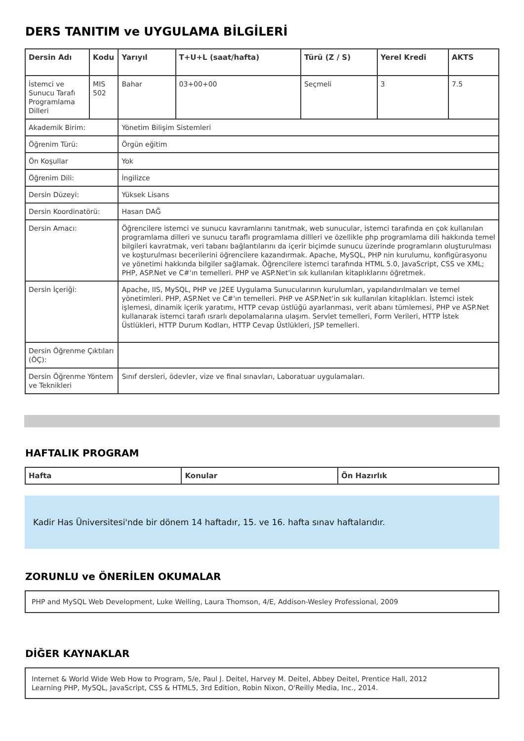DERS TANITIM ve UYGULAMA BİLGİLERİ
| Dersin Adı | Kodu | Yarıyıl | T+U+L (saat/hafta) | Türü (Z / S) | Yerel Kredi | AKTS |
| --- | --- | --- | --- | --- | --- | --- |
| İstemci ve Sunucu Tarafı Programlama Dilleri | MIS 502 | Bahar | 03+00+00 | Seçmeli | 3 | 7.5 |
| Akademik Birim: | | Yönetim Bilişim Sistemleri | | | | |
| Öğrenim Türü: | | Örgün eğitim | | | | |
| Ön Koşullar | | Yok | | | | |
| Öğrenim Dili: | | İngilizce | | | | |
| Dersin Düzeyi: | | Yüksek Lisans | | | | |
| Dersin Koordinatörü: | | Hasan DAĞ | | | | |
| Dersin Amacı: | | Öğrencilere istemci ve sunucu kavramlarını tanıtmak, web sunucular, istemci tarafında en çok kullanılan programlama dilleri ve sunucu taraflı programlama dillleri ve özellikle php programlama dili hakkında temel bilgileri kavratmak, veri tabanı bağlantılarını da içerir biçimde sunucu üzerinde programların oluşturulması ve koşturulması becerilerini öğrencilere kazandırmak. Apache, MySQL, PHP nin kurulumu, konfigürasyonu ve yönetimi hakkında bilgiler sağlamak. Öğrencilere istemci tarafında HTML 5.0, JavaScript, CSS ve XML; PHP, ASP.Net ve C#'ın temelleri. PHP ve ASP.Net'in sık kullanılan kitaplıklarını öğretmek. | | | | |
| Dersin İçeriği: | | Apache, IIS, MySQL, PHP ve J2EE Uygulama Sunucularının kurulumları, yapılandırılmaları ve temel yönetimleri. PHP, ASP.Net ve C#'ın temelleri. PHP ve ASP.Net'in sık kullanılan kitaplıkları. İstemci istek işlemesi, dinamik içerik yaratımı, HTTP cevap üstlüğü ayarlanması, verit abanı tümlemesi, PHP ve ASP.Net kullanarak istemci tarafı ısrarlı depolamalarına ulaşım. Servlet temelleri, Form Verileri, HTTP İstek Üstlükleri, HTTP Durum Kodları, HTTP Cevap Üstlükleri, JSP temelleri. | | | | |
| Dersin Öğrenme Çıktıları (ÖÇ): | | | | | | |
| Dersin Öğrenme Yöntem ve Teknikleri | | Sınıf dersleri, ödevler, vize ve final sınavları, Laboratuar uygulamaları. | | | | |
HAFTALIK PROGRAM
| Hafta | Konular | Ön Hazırlık |
| --- | --- | --- |
Kadir Has Üniversitesi'nde bir dönem 14 haftadır, 15. ve 16. hafta sınav haftalarıdır.
ZORUNLU ve ÖNERİLEN OKUMALAR
PHP and MySQL Web Development, Luke Welling, Laura Thomson, 4/E, Addison-Wesley Professional, 2009
DİĞER KAYNAKLAR
Internet & World Wide Web How to Program, 5/e, Paul J. Deitel, Harvey M. Deitel, Abbey Deitel, Prentice Hall, 2012
Learning PHP, MySQL, JavaScript, CSS & HTML5, 3rd Edition, Robin Nixon, O'Reilly Media, Inc., 2014.